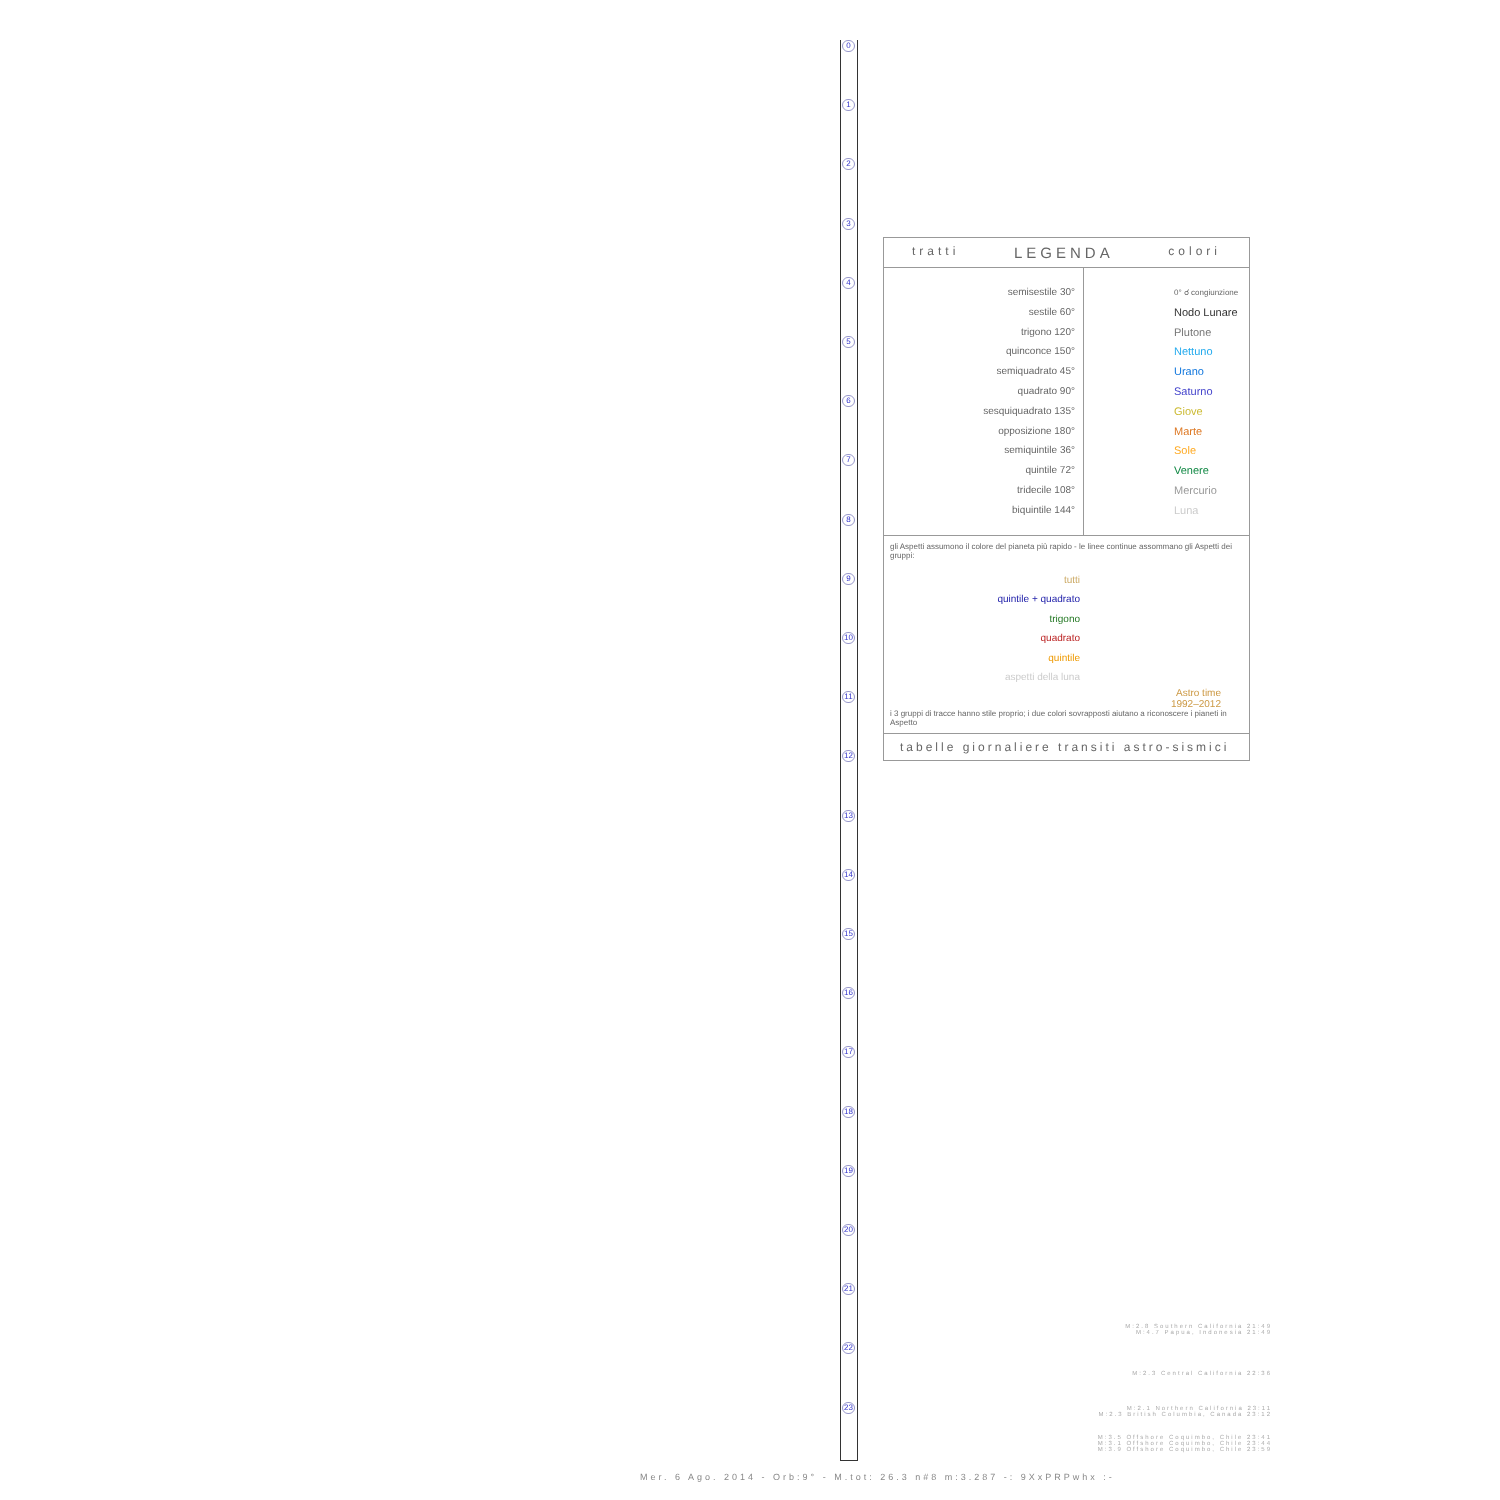0
1
2
3
4
5
6
7
8
9
10
11
12
13
14
15
16
17
18
19
20
21
22
23
tratti LEGENDA colori
semisestile 30°
sestile 60°
trigono 120°
quinconce 150°
semiquadrato 45°
quadrato 90°
sesquiquadrato 135°
opposizione 180°
semiquintile 36°
quintile 72°
tridecile 108°
biquintile 144°
0° ☌ congiunzione
Nodo Lunare
Plutone
Nettuno
Urano
Saturno
Giove
Marte
Sole
Venere
Mercurio
Luna
gli Aspetti assumono il colore del pianeta più rapido - le linee continue assommano gli Aspetti dei gruppi:
tutti
quintile + quadrato
trigono
quadrato
quintile
aspetti della luna
Astro time
1992–2012
i 3 gruppi di tracce hanno stile proprio; i due colori sovrapposti aiutano a riconoscere i pianeti in Aspetto
tabelle giornaliere transiti astro-sismici
M:2.8 Southern California 21:49
M:4.7 Papua, Indonesia 21:49
M:2.3 Central California 22:36
M:2.1 Northern California 23:11
M:2.3 British Columbia, Canada 23:12
M:3.5 Offshore Coquimbo, Chile 23:41
M:3.1 Offshore Coquimbo, Chile 23:44
M:3.9 Offshore Coquimbo, Chile 23:59
Mer. 6 Ago. 2014 - Orb:9° - M.tot: 26.3 n#8 m:3.287 -: 9XxPRPwhx :-